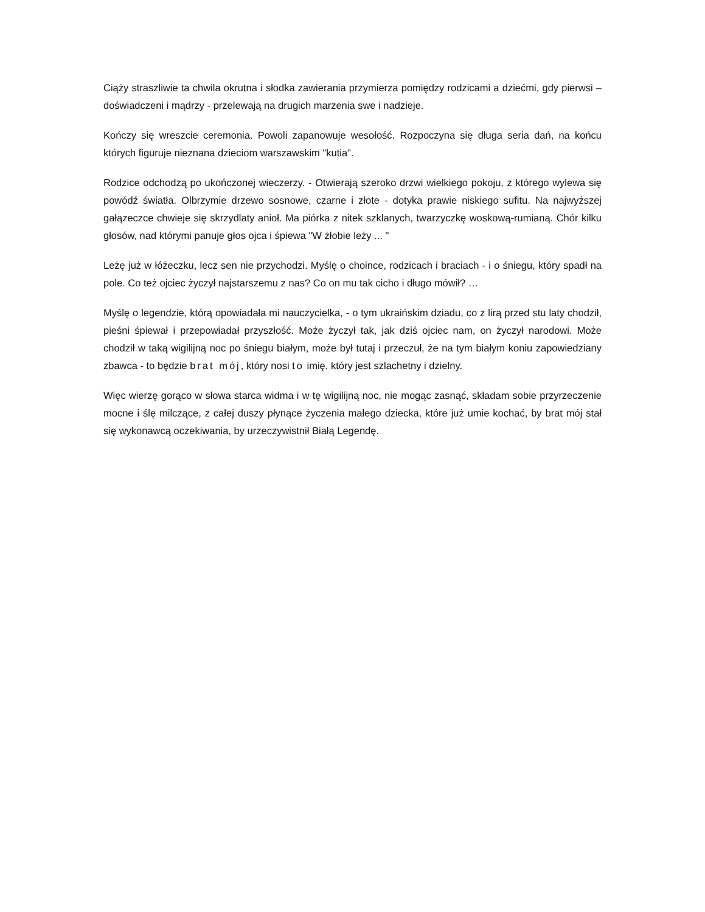Ciąży straszliwie ta chwila okrutna i słodka zawierania przymierza pomiędzy rodzicami a dziećmi, gdy pierwsi – doświadczeni i mądrzy - przelewają na drugich marzenia swe i nadzieje.
Kończy się wreszcie ceremonia. Powoli zapanowuje wesołość. Rozpoczyna się długa seria dań, na końcu których figuruje nieznana dzieciom warszawskim "kutia".
Rodzice odchodzą po ukończonej wieczerzy. - Otwierają szeroko drzwi wielkiego pokoju, z którego wylewa się powódź światła. Olbrzymie drzewo sosnowe, czarne i złote - dotyka prawie niskiego sufitu. Na najwyższej gałązeczce chwieje się skrzydlaty anioł. Ma piórka z nitek szklanych, twarzyczkę woskową-rumianą. Chór kilku głosów, nad którymi panuje głos ojca i śpiewa "W żłobie leży ... "
Leżę już w łóżeczku, lecz sen nie przychodzi. Myślę o choince, rodzicach i braciach - i o śniegu, który spadł na pole. Co też ojciec życzył najstarszemu z nas? Co on mu tak cicho i długo mówił? …
Myślę o legendzie, którą opowiadała mi nauczycielka, - o tym ukraińskim dziadu, co z lirą przed stu laty chodził, pieśni śpiewał i przepowiadał przyszłość. Może życzył tak, jak dziś ojciec nam, on życzył narodowi. Może chodził w taką wigilijną noc po śniegu białym, może był tutaj i przeczuł, że na tym białym koniu zapowiedziany zbawca - to będzie brat mój, który nosi to imię, który jest szlachetny i dzielny.
Więc wierzę gorąco w słowa starca widma i w tę wigilijną noc, nie mogąc zasnąć, składam sobie przyrzeczenie mocne i ślę milczące, z całej duszy płynące życzenia małego dziecka, które już umie kochać, by brat mój stał się wykonawcą oczekiwania, by urzeczywistnił Białą Legendę.